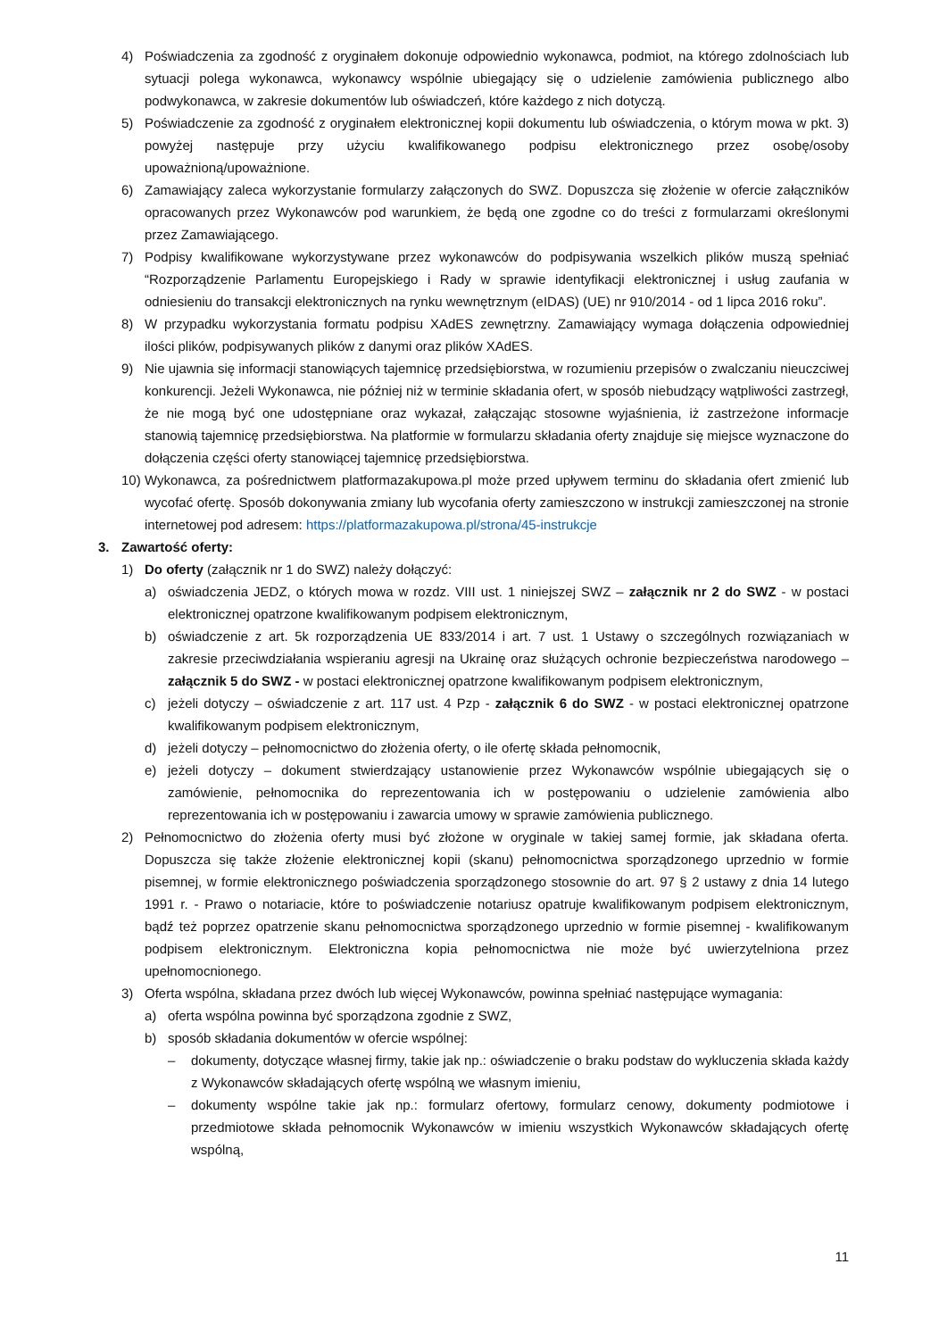4) Poświadczenia za zgodność z oryginałem dokonuje odpowiednio wykonawca, podmiot, na którego zdolnościach lub sytuacji polega wykonawca, wykonawcy wspólnie ubiegający się o udzielenie zamówienia publicznego albo podwykonawca, w zakresie dokumentów lub oświadczeń, które każdego z nich dotyczą.
5) Poświadczenie za zgodność z oryginałem elektronicznej kopii dokumentu lub oświadczenia, o którym mowa w pkt. 3) powyżej następuje przy użyciu kwalifikowanego podpisu elektronicznego przez osobę/osoby upoważnioną/upoważnione.
6) Zamawiający zaleca wykorzystanie formularzy załączonych do SWZ. Dopuszcza się złożenie w ofercie załączników opracowanych przez Wykonawców pod warunkiem, że będą one zgodne co do treści z formularzami określonymi przez Zamawiającego.
7) Podpisy kwalifikowane wykorzystywane przez wykonawców do podpisywania wszelkich plików muszą spełniać “Rozporządzenie Parlamentu Europejskiego i Rady w sprawie identyfikacji elektronicznej i usług zaufania w odniesieniu do transakcji elektronicznych na rynku wewnętrznym (eIDAS) (UE) nr 910/2014 - od 1 lipca 2016 roku”.
8) W przypadku wykorzystania formatu podpisu XAdES zewnętrzny. Zamawiający wymaga dołączenia odpowiedniej ilości plików, podpisywanych plików z danymi oraz plików XAdES.
9) Nie ujawnia się informacji stanowiących tajemnicę przedsiębiorstwa, w rozumieniu przepisów o zwalczaniu nieuczciwej konkurencji. Jeżeli Wykonawca, nie później niż w terminie składania ofert, w sposób niebudzący wątpliwości zastrzegł, że nie mogą być one udostępniane oraz wykazał, załączając stosowne wyjaśnienia, iż zastrzeżone informacje stanowią tajemnicę przedsiębiorstwa. Na platformie w formularzu składania oferty znajduje się miejsce wyznaczone do dołączenia części oferty stanowiącej tajemnicę przedsiębiorstwa.
10) Wykonawca, za pośrednictwem platformazakupowa.pl może przed upływem terminu do składania ofert zmienić lub wycofać ofertę. Sposób dokonywania zmiany lub wycofania oferty zamieszczono w instrukcji zamieszczonej na stronie internetowej pod adresem: https://platformazakupowa.pl/strona/45-instrukcje
3. Zawartość oferty:
1) Do oferty (załącznik nr 1 do SWZ) należy dołączyć:
a) oświadczenia JEDZ, o których mowa w rozdz. VIII ust. 1 niniejszej SWZ – załącznik nr 2 do SWZ - w postaci elektronicznej opatrzone kwalifikowanym podpisem elektronicznym,
b) oświadczenie z art. 5k rozporządzenia UE 833/2014 i art. 7 ust. 1 Ustawy o szczególnych rozwiązaniach w zakresie przeciwdziałania wspieraniu agresji na Ukrainę oraz służących ochronie bezpieczeństwa narodowego – załącznik 5 do SWZ - w postaci elektronicznej opatrzone kwalifikowanym podpisem elektronicznym,
c) jeżeli dotyczy – oświadczenie z art. 117 ust. 4 Pzp - załącznik 6 do SWZ - w postaci elektronicznej opatrzone kwalifikowanym podpisem elektronicznym,
d) jeżeli dotyczy – pełnomocnictwo do złożenia oferty, o ile ofertę składa pełnomocnik,
e) jeżeli dotyczy – dokument stwierdzający ustanowienie przez Wykonawców wspólnie ubiegających się o zamówienie, pełnomocnika do reprezentowania ich w postępowaniu o udzielenie zamówienia albo reprezentowania ich w postępowaniu i zawarcia umowy w sprawie zamówienia publicznego.
2) Pełnomocnictwo do złożenia oferty musi być złożone w oryginale w takiej samej formie, jak składana oferta. Dopuszcza się także złożenie elektronicznej kopii (skanu) pełnomocnictwa sporządzonego uprzednio w formie pisemnej, w formie elektronicznego poświadczenia sporządzonego stosownie do art. 97 § 2 ustawy z dnia 14 lutego 1991 r. - Prawo o notariacie, które to poświadczenie notariusz opatruje kwalifikowanym podpisem elektronicznym, bądź też poprzez opatrzenie skanu pełnomocnictwa sporządzonego uprzednio w formie pisemnej - kwalifikowanym podpisem elektronicznym. Elektroniczna kopia pełnomocnictwa nie może być uwierzytelniona przez upełnomocnionego.
3) Oferta wspólna, składana przez dwóch lub więcej Wykonawców, powinna spełniać następujące wymagania:
a) oferta wspólna powinna być sporządzona zgodnie z SWZ,
b) sposób składania dokumentów w ofercie wspólnej:
– dokumenty, dotyczące własnej firmy, takie jak np.: oświadczenie o braku podstaw do wykluczenia składa każdy z Wykonawców składających ofertę wspólną we własnym imieniu,
– dokumenty wspólne takie jak np.: formularz ofertowy, formularz cenowy, dokumenty podmiotowe i przedmiotowe składa pełnomocnik Wykonawców w imieniu wszystkich Wykonawców składających ofertę wspólną,
11